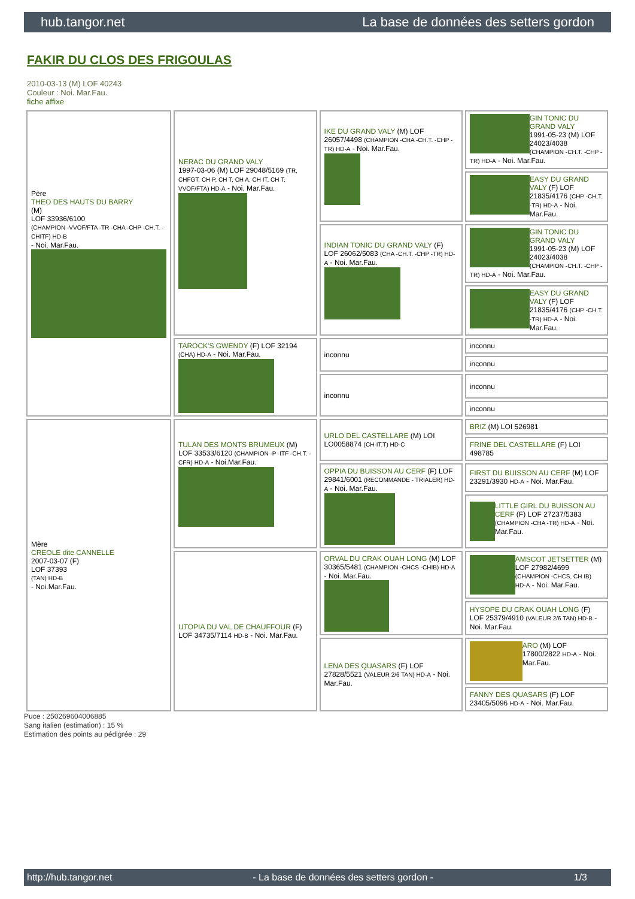hub.tangor.net La base de données des setters gordon
FAKIR DU CLOS DES FRIGOULAS
2010-03-13 (M) LOF 40243
Couleur : Noi. Mar.Fau.
fiche affixe
| Père THEO DES HAUTS DU BARRY (M) LOF 33936/6100 (CHAMPION -VVOF/FTA -TR -CHA -CHP -CH.T. -CHITF) HD-B - Noi. Mar.Fau. | NERAC DU GRAND VALY 1997-03-06 (M) LOF 29048/5169 (TR, CHFGT, CH P, CH T, CH A, CH IT, CH T, VVOF/FTA) HD-A - Noi. Mar.Fau. | IKE DU GRAND VALY (M) LOF 26057/4498 (CHAMPION -CHA -CH.T. -CHP -TR) HD-A - Noi. Mar.Fau. | GIN TONIC DU GRAND VALY 1991-05-23 (M) LOF 24023/4038 (CHAMPION -CH.T. -CHP -TR) HD-A - Noi. Mar.Fau. |
| | | | EASY DU GRAND VALY (F) LOF 21835/4176 (CHP -CH.T. -TR) HD-A - Noi. Mar.Fau. |
| | | INDIAN TONIC DU GRAND VALY (F) LOF 26062/5083 (CHA -CH.T. -CHP -TR) HD-A - Noi. Mar.Fau. | GIN TONIC DU GRAND VALY 1991-05-23 (M) LOF 24023/4038 (CHAMPION -CH.T. -CHP -TR) HD-A - Noi. Mar.Fau. |
| | | | EASY DU GRAND VALY (F) LOF 21835/4176 (CHP -CH.T. -TR) HD-A - Noi. Mar.Fau. |
| | TAROCK'S GWENDY (F) LOF 32194 (CHA) HD-A - Noi. Mar.Fau. | inconnu | inconnu |
| | | | inconnu |
| | | inconnu | inconnu |
| | | | inconnu |
| Mère CREOLE dite CANNELLE 2007-03-07 (F) LOF 37393 (TAN) HD-B - Noi.Mar.Fau. | TULAN DES MONTS BRUMEUX (M) LOF 33533/6120 (CHAMPION -P -ITF -CH.T. -CFR) HD-A - Noi.Mar.Fau. | URLO DEL CASTELLARE (M) LOI LO0058874 (CH-IT.T) HD-C | BRIZ (M) LOI 526981 |
| | | | FRINE DEL CASTELLARE (F) LOI 498785 |
| | | OPPIA DU BUISSON AU CERF (F) LOF 29841/6001 (RECOMMANDE - TRIALER) HD-A - Noi. Mar.Fau. | FIRST DU BUISSON AU CERF (M) LOF 23291/3930 HD-A - Noi. Mar.Fau. |
| | | | LITTLE GIRL DU BUISSON AU CERF (F) LOF 27237/5383 (CHAMPION -CHA -TR) HD-A - Noi. Mar.Fau. |
| | UTOPIA DU VAL DE CHAUFFOUR (F) LOF 34735/7114 HD-B - Noi. Mar.Fau. | ORVAL DU CRAK OUAH LONG (M) LOF 30365/5481 (CHAMPION -CHCS -CHIB) HD-A - Noi. Mar.Fau. | AMSCOT JETSETTER (M) LOF 27982/4699 (CHAMPION -CHCS, CH IB) HD-A - Noi. Mar.Fau. |
| | | | HYSOPE DU CRAK OUAH LONG (F) LOF 25379/4910 (VALEUR 2/6 TAN) HD-B - Noi. Mar.Fau. |
| | | LENA DES QUASARS (F) LOF 27828/5521 (VALEUR 2/6 TAN) HD-A - Noi. Mar.Fau. | ARO (M) LOF 17800/2822 HD-A - Noi. Mar.Fau. |
| | | | FANNY DES QUASARS (F) LOF 23405/5096 HD-A - Noi. Mar.Fau. |
Puce : 250269604006885
Sang italien (estimation) : 15 %
Estimation des points au pédigrée : 29
http://hub.tangor.net - La base de données des setters gordon - 1/3